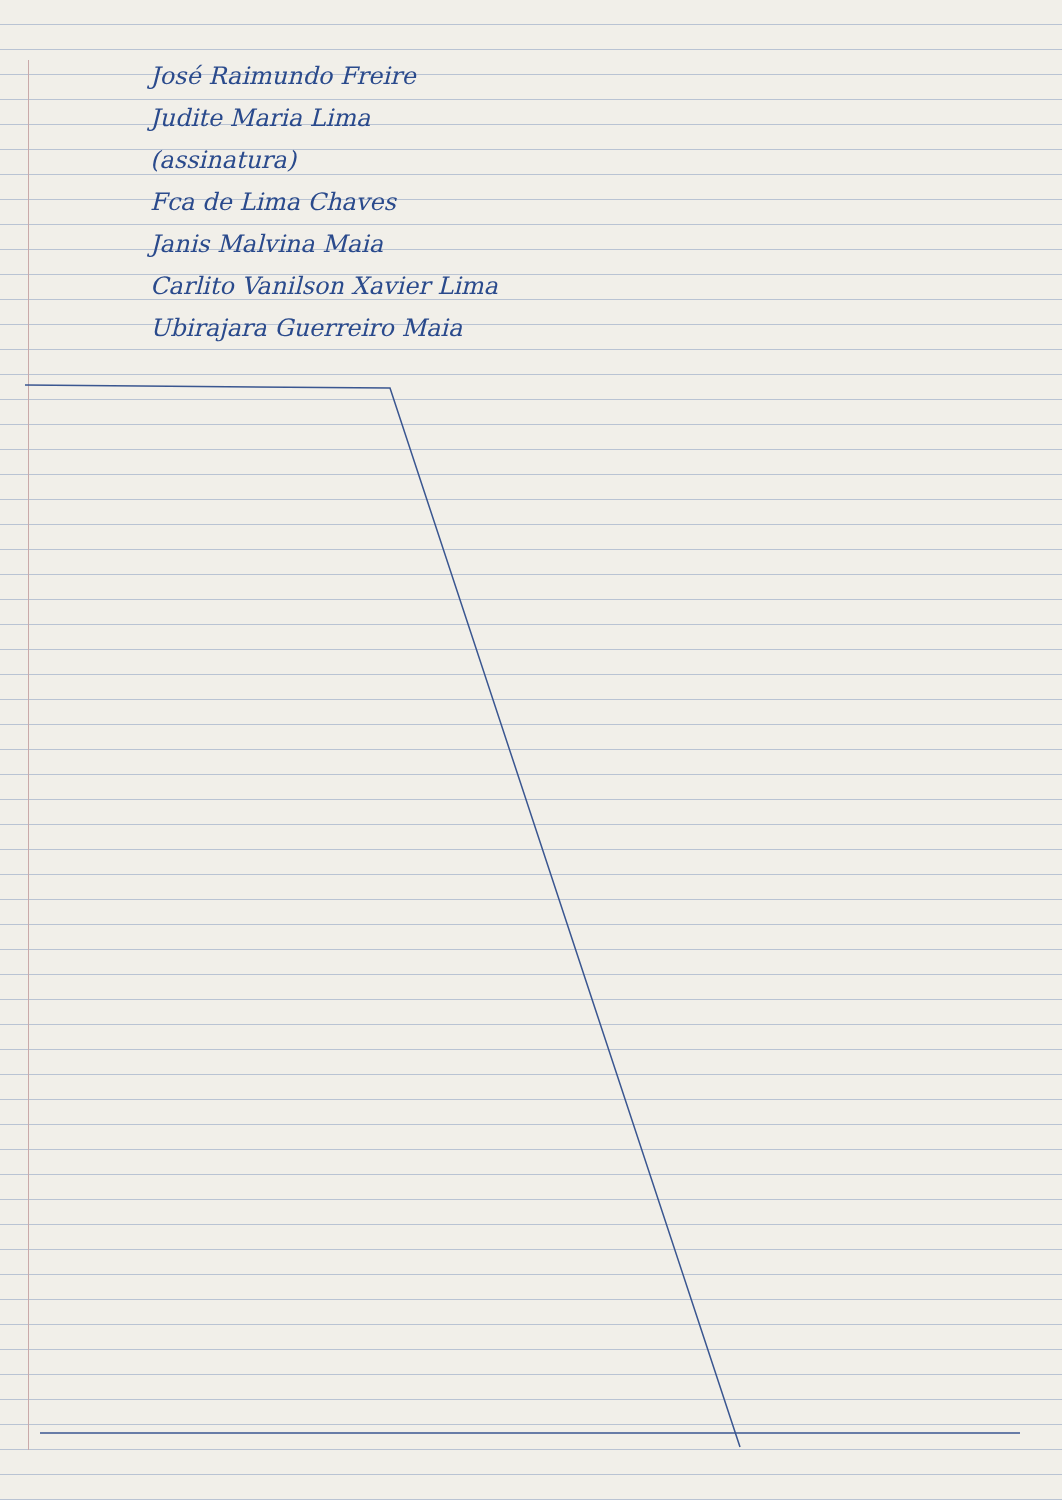José Raimundo Freire
Judite Maria Lima
(assinatura)
Fca de Lima Chaves
Janis Malvina Maia
Carlito Vanilson Xavier Lima
Ubirajara Guerreiro Maia